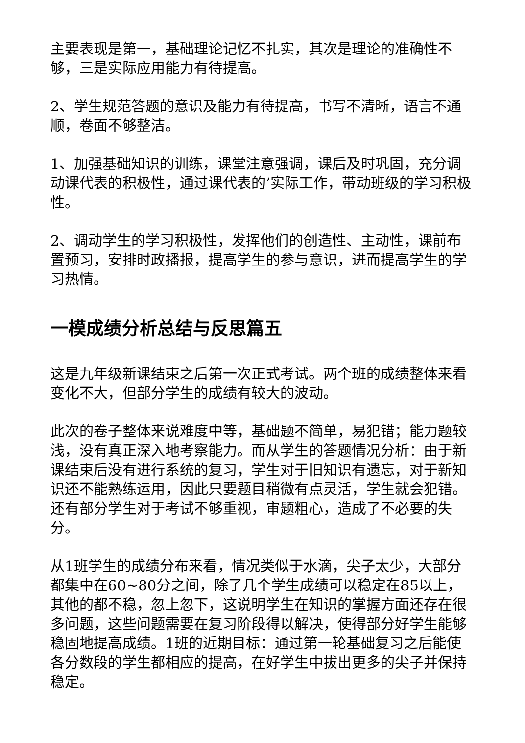主要表现是第一，基础理论记忆不扎实，其次是理论的准确性不够，三是实际应用能力有待提高。
2、学生规范答题的意识及能力有待提高，书写不清晰，语言不通顺，卷面不够整洁。
1、加强基础知识的训练，课堂注意强调，课后及时巩固，充分调动课代表的积极性，通过课代表的’实际工作，带动班级的学习积极性。
2、调动学生的学习积极性，发挥他们的创造性、主动性，课前布置预习，安排时政播报，提高学生的参与意识，进而提高学生的学习热情。
一模成绩分析总结与反思篇五
这是九年级新课结束之后第一次正式考试。两个班的成绩整体来看变化不大，但部分学生的成绩有较大的波动。
此次的卷子整体来说难度中等，基础题不简单，易犯错；能力题较浅，没有真正深入地考察能力。而从学生的答题情况分析：由于新课结束后没有进行系统的复习，学生对于旧知识有遗忘，对于新知识还不能熟练运用，因此只要题目稍微有点灵活，学生就会犯错。还有部分学生对于考试不够重视，审题粗心，造成了不必要的失分。
从1班学生的成绩分布来看，情况类似于水滴，尖子太少，大部分都集中在60~80分之间，除了几个学生成绩可以稳定在85以上，其他的都不稳，忽上忽下，这说明学生在知识的掌握方面还存在很多问题，这些问题需要在复习阶段得以解决，使得部分好学生能够稳固地提高成绩。1班的近期目标：通过第一轮基础复习之后能使各分数段的学生都相应的提高，在好学生中拔出更多的尖子并保持稳定。